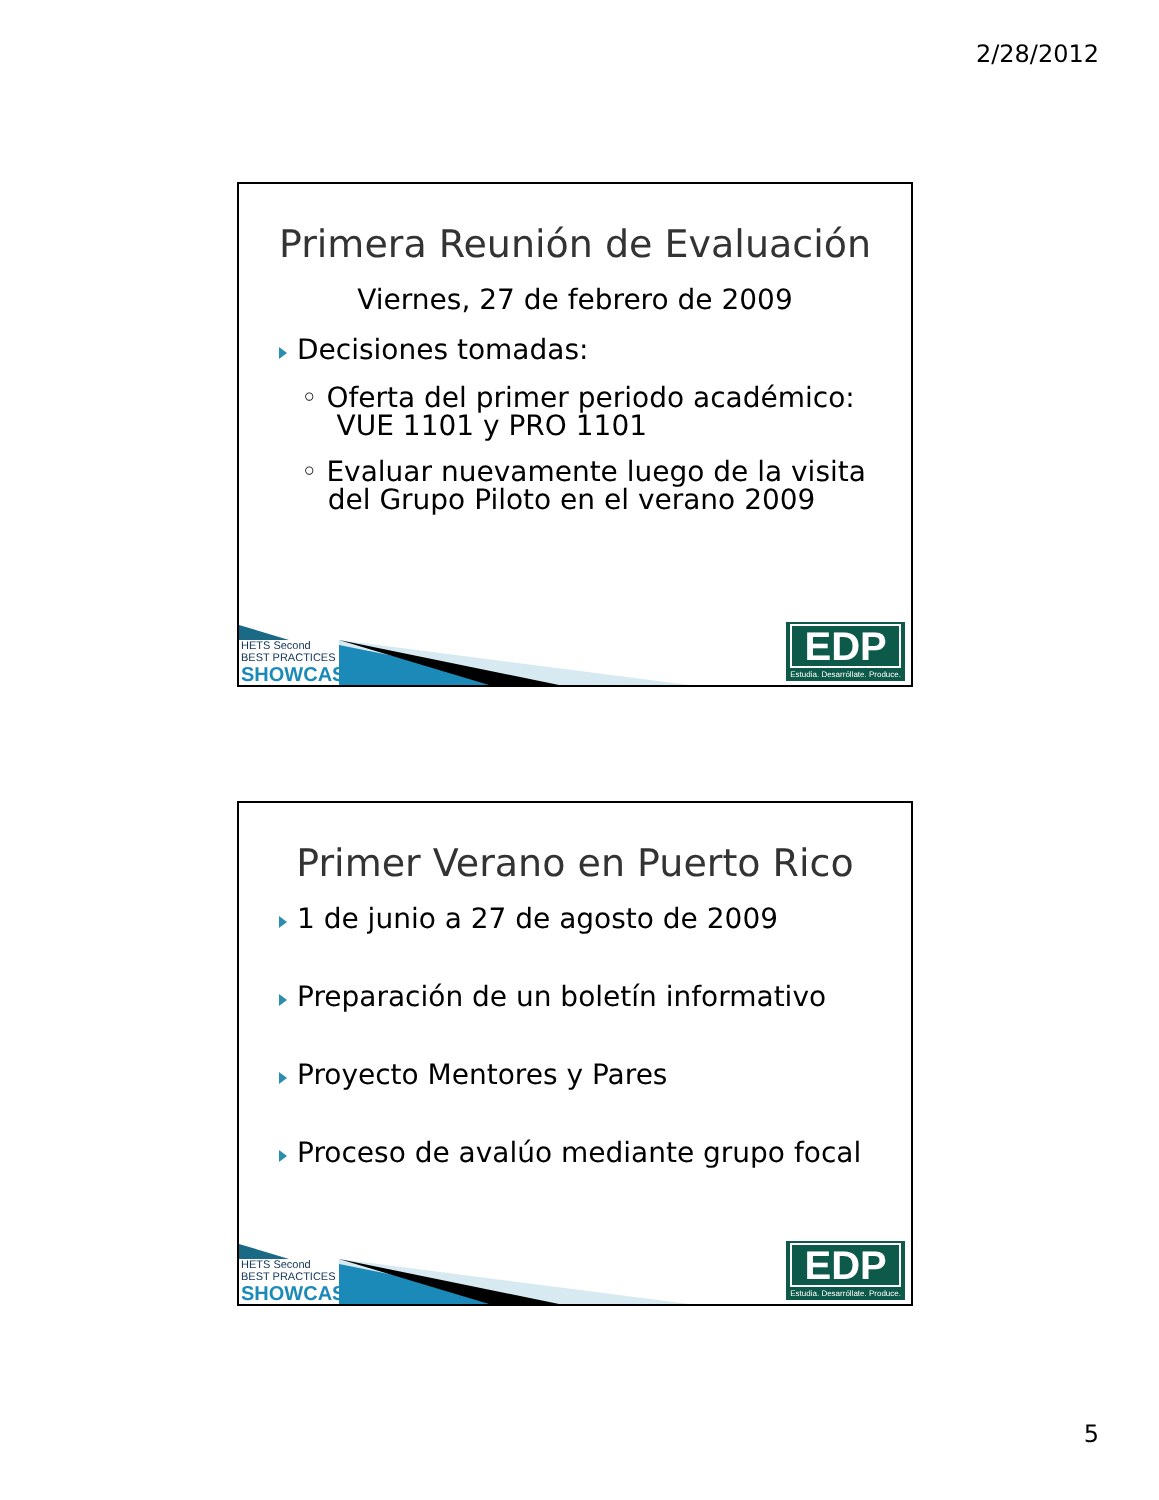2/28/2012
Primera Reunión de Evaluación
Viernes, 27 de febrero de 2009
Decisiones tomadas:
◦ Oferta del primer periodo académico:
VUE 1101 y PRO 1101
◦ Evaluar nuevamente luego de la visita
del Grupo Piloto en el verano 2009
HETS Second
BEST PRACTICES
SHOWCASE
EDP
Estudia. Desarróllate. Produce.
Primer Verano en Puerto Rico
1 de junio a 27 de agosto de 2009
Preparación de un boletín informativo
Proyecto Mentores y Pares
Proceso de avalúo mediante grupo focal
HETS Second
BEST PRACTICES
SHOWCASE
EDP
Estudia. Desarróllate. Produce.
5